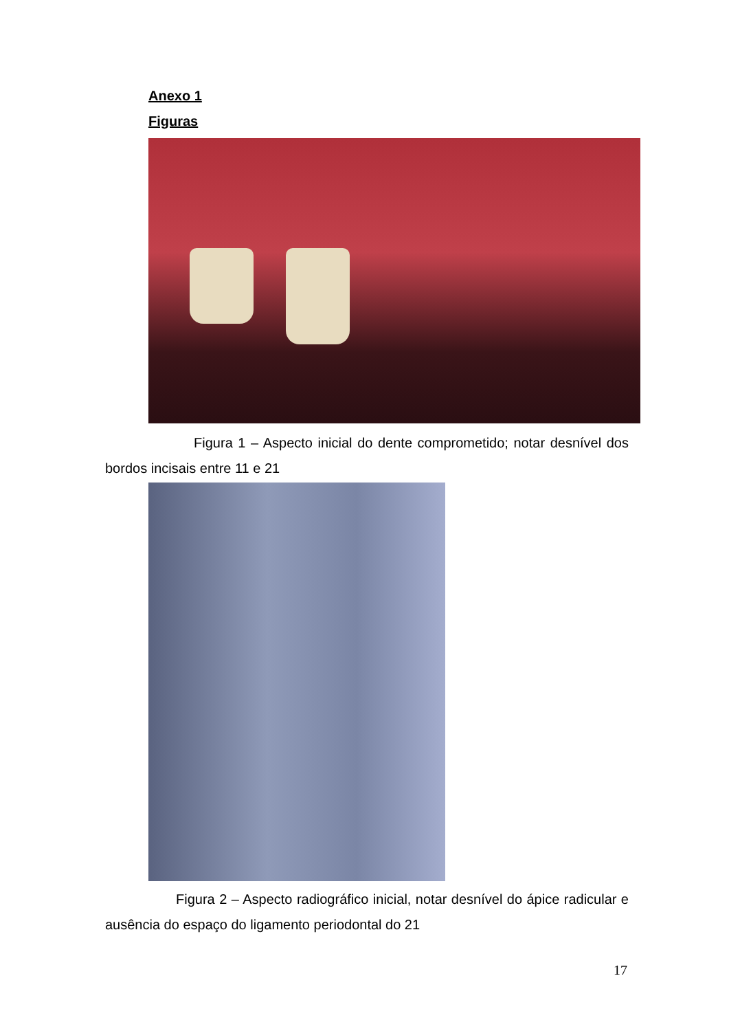Anexo 1
Figuras
Figura 1 – Aspecto inicial do dente comprometido; notar desnível dos bordos incisais entre 11 e 21
Figura 2 – Aspecto radiográfico inicial, notar desnível do ápice radicular e ausência do espaço do ligamento periodontal do 21
17